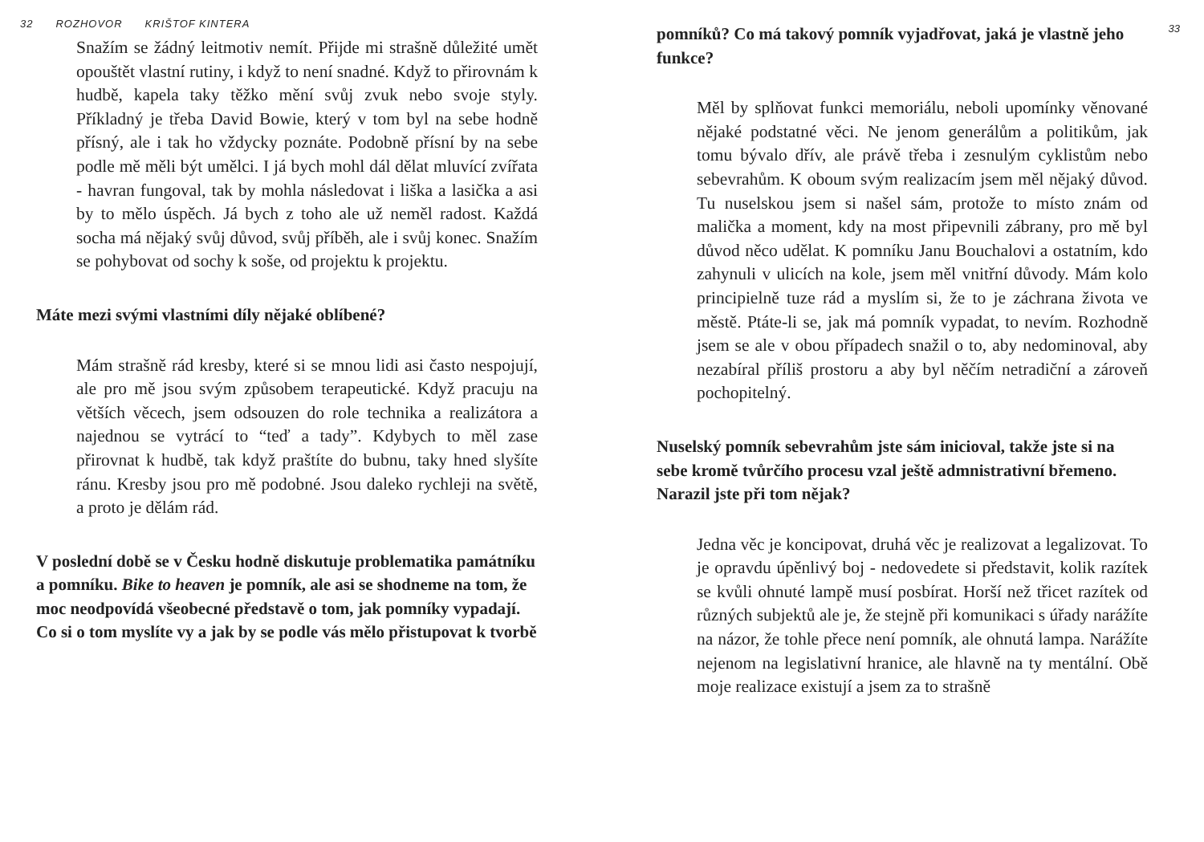32 ROZHOVOR KRIŠTOF KINTERA
Snažím se žádný leitmotiv nemít. Přijde mi strašně důležité umět opouštět vlastní rutiny, i když to není snadné. Když to přirovnám k hudbě, kapela taky těžko mění svůj zvuk nebo svoje styly. Příkladný je třeba David Bowie, který v tom byl na sebe hodně přísný, ale i tak ho vždycky poznáte. Podobně přísní by na sebe podle mě měli být umělci. I já bych mohl dál dělat mluvící zvířata - havran fungoval, tak by mohla následovat i liška a lasička a asi by to mělo úspěch. Já bych z toho ale už neměl radost. Každá socha má nějaký svůj důvod, svůj příběh, ale i svůj konec. Snažím se pohybovat od sochy k soše, od projektu k projektu.
Máte mezi svými vlastními díly nějaké oblíbené?
Mám strašně rád kresby, které si se mnou lidi asi často nespojují, ale pro mě jsou svým způsobem terapeutické. Když pracuju na větších věcech, jsem odsouzen do role technika a realizátora a najednou se vytrácí to “teď a tady”. Kdybych to měl zase přirovnat k hudbě, tak když praštíte do bubnu, taky hned slyšíte ránu. Kresby jsou pro mě podobné. Jsou daleko rychleji na světě, a proto je dělám rád.
V poslední době se v Česku hodně diskutuje problematika památníku a pomníku. Bike to heaven je pomník, ale asi se shodneme na tom, že moc neodpovídá všeobecné představě o tom, jak pomníky vypadají. Co si o tom myslíte vy a jak by se podle vás mělo přistupovat k tvorbě
33
pomníků? Co má takový pomník vyjadřovat, jaká je vlastně jeho funkce?
Měl by splňovat funkci memoriálu, neboli upomínky věnované nějaké podstatné věci. Ne jenom generálům a politikům, jak tomu bývalo dřív, ale právě třeba i zesnulým cyklistům nebo sebevrahům. K oboum svým realizacím jsem měl nějaký důvod. Tu nuselskou jsem si našel sám, protože to místo znám od malička a moment, kdy na most připevnili zábrany, pro mě byl důvod něco udělat. K pomníku Janu Bouchalovi a ostatním, kdo zahynuli v ulicích na kole, jsem měl vnitřní důvody. Mám kolo principielně tuze rád a myslím si, že to je záchrana života ve městě. Ptáte-li se, jak má pomník vypadat, to nevím. Rozhodně jsem se ale v obou případech snažil o to, aby nedominoval, aby nezabíral příliš prostoru a aby byl něčím netradiční a zároveň pochopitelný.
Nuselský pomník sebevrahům jste sám inicioval, takže jste si na sebe kromě tvůrčího procesu vzal ještě admnistrativní břemeno. Narazil jste při tom nějak?
Jedna věc je koncipovat, druhá věc je realizovat a legalizovat. To je opravdu úpěnlivý boj - nedovedete si představit, kolik razítek se kvůli ohnuté lampě musí posbírat. Horší než třicet razítek od různých subjektů ale je, že stejně při komunikaci s úřady narážíte na názor, že tohle přece není pomník, ale ohnutá lampa. Narážíte nejenom na legislativní hranice, ale hlavně na ty mentální. Obě moje realizace existují a jsem za to strašně